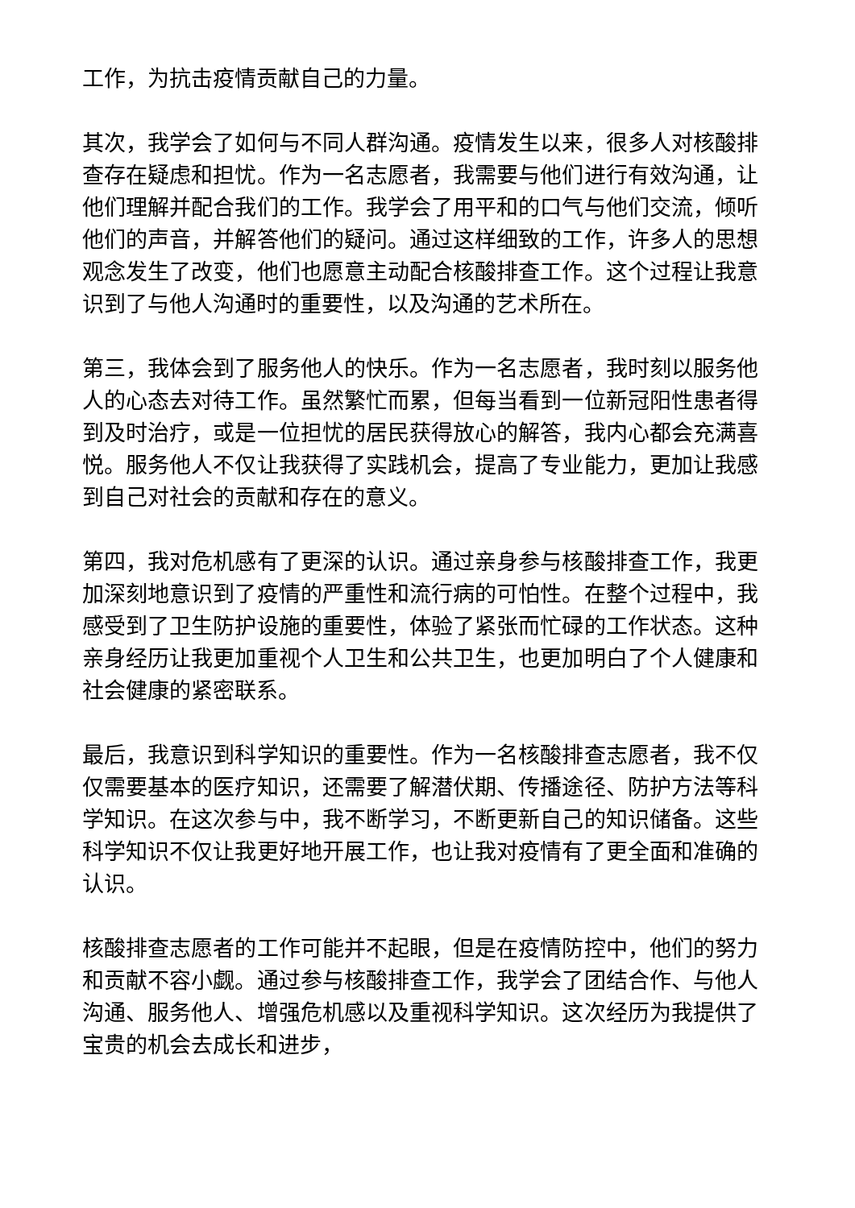工作，为抗击疫情贡献自己的力量。
其次，我学会了如何与不同人群沟通。疫情发生以来，很多人对核酸排查存在疑虑和担忧。作为一名志愿者，我需要与他们进行有效沟通，让他们理解并配合我们的工作。我学会了用平和的口气与他们交流，倾听他们的声音，并解答他们的疑问。通过这样细致的工作，许多人的思想观念发生了改变，他们也愿意主动配合核酸排查工作。这个过程让我意识到了与他人沟通时的重要性，以及沟通的艺术所在。
第三，我体会到了服务他人的快乐。作为一名志愿者，我时刻以服务他人的心态去对待工作。虽然繁忙而累，但每当看到一位新冠阳性患者得到及时治疗，或是一位担忧的居民获得放心的解答，我内心都会充满喜悦。服务他人不仅让我获得了实践机会，提高了专业能力，更加让我感到自己对社会的贡献和存在的意义。
第四，我对危机感有了更深的认识。通过亲身参与核酸排查工作，我更加深刻地意识到了疫情的严重性和流行病的可怕性。在整个过程中，我感受到了卫生防护设施的重要性，体验了紧张而忙碌的工作状态。这种亲身经历让我更加重视个人卫生和公共卫生，也更加明白了个人健康和社会健康的紧密联系。
最后，我意识到科学知识的重要性。作为一名核酸排查志愿者，我不仅仅需要基本的医疗知识，还需要了解潜伏期、传播途径、防护方法等科学知识。在这次参与中，我不断学习，不断更新自己的知识储备。这些科学知识不仅让我更好地开展工作，也让我对疫情有了更全面和准确的认识。
核酸排查志愿者的工作可能并不起眼，但是在疫情防控中，他们的努力和贡献不容小觑。通过参与核酸排查工作，我学会了团结合作、与他人沟通、服务他人、增强危机感以及重视科学知识。这次经历为我提供了宝贵的机会去成长和进步，